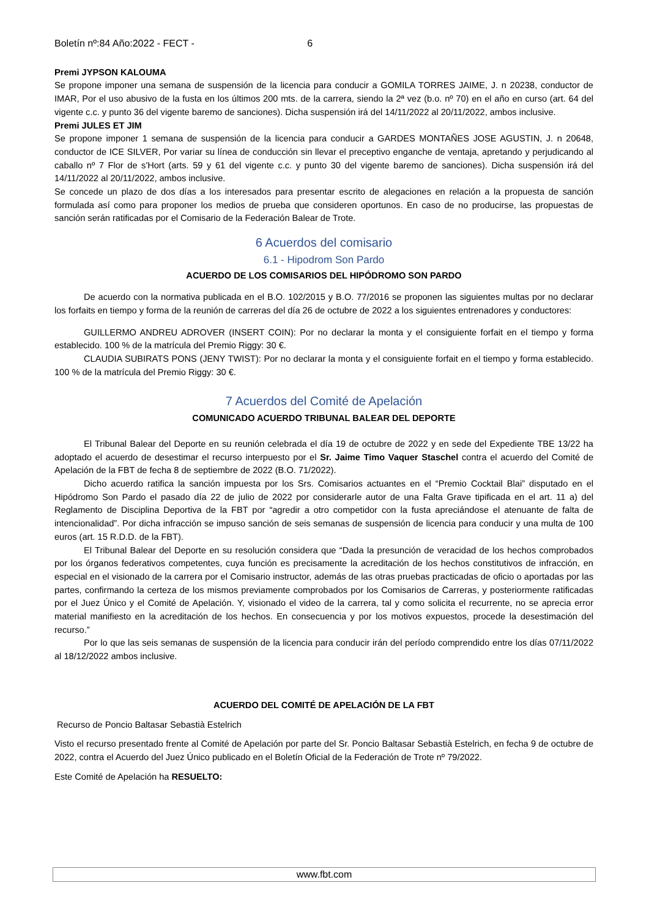Boletín nº:84 Año:2022 - FECT - 6
Premi JYPSON KALOUMA
Se propone imponer una semana de suspensión de la licencia para conducir a GOMILA TORRES JAIME, J. n 20238, conductor de IMAR, Por el uso abusivo de la fusta en los últimos 200 mts. de la carrera, siendo la 2ª vez (b.o. nº 70) en el año en curso (art. 64 del vigente c.c. y punto 36 del vigente baremo de sanciones). Dicha suspensión irá del 14/11/2022 al 20/11/2022, ambos inclusive.
Premi JULES ET JIM
Se propone imponer 1 semana de suspensión de la licencia para conducir a GARDES MONTAÑES JOSE AGUSTIN, J. n 20648, conductor de ICE SILVER, Por variar su línea de conducción sin llevar el preceptivo enganche de ventaja, apretando y perjudicando al caballo nº 7 Flor de s'Hort (arts. 59 y 61 del vigente c.c. y punto 30 del vigente baremo de sanciones). Dicha suspensión irá del 14/11/2022 al 20/11/2022, ambos inclusive.
Se concede un plazo de dos días a los interesados para presentar escrito de alegaciones en relación a la propuesta de sanción formulada así como para proponer los medios de prueba que consideren oportunos. En caso de no producirse, las propuestas de sanción serán ratificadas por el Comisario de la Federación Balear de Trote.
6 Acuerdos del comisario
6.1 - Hipodrom Son Pardo
ACUERDO DE LOS COMISARIOS DEL HIPÓDROMO SON PARDO
De acuerdo con la normativa publicada en el B.O. 102/2015 y B.O. 77/2016 se proponen las siguientes multas por no declarar los forfaits en tiempo y forma de la reunión de carreras del día 26 de octubre de 2022 a los siguientes entrenadores y conductores:
GUILLERMO ANDREU ADROVER (INSERT COIN): Por no declarar la monta y el consiguiente forfait en el tiempo y forma establecido. 100 % de la matrícula del Premio Riggy: 30 €.
CLAUDIA SUBIRATS PONS (JENY TWIST): Por no declarar la monta y el consiguiente forfait en el tiempo y forma establecido. 100 % de la matrícula del Premio Riggy: 30 €.
7 Acuerdos del Comité de Apelación
COMUNICADO ACUERDO TRIBUNAL BALEAR DEL DEPORTE
El Tribunal Balear del Deporte en su reunión celebrada el día 19 de octubre de 2022 y en sede del Expediente TBE 13/22 ha adoptado el acuerdo de desestimar el recurso interpuesto por el Sr. Jaime Timo Vaquer Staschel contra el acuerdo del Comité de Apelación de la FBT de fecha 8 de septiembre de 2022 (B.O. 71/2022).
Dicho acuerdo ratifica la sanción impuesta por los Srs. Comisarios actuantes en el “Premio Cocktail Blai” disputado en el Hipódromo Son Pardo el pasado día 22 de julio de 2022 por considerarle autor de una Falta Grave tipificada en el art. 11 a) del Reglamento de Disciplina Deportiva de la FBT por “agredir a otro competidor con la fusta apreciándose el atenuante de falta de intencionalidad”. Por dicha infracción se impuso sanción de seis semanas de suspensión de licencia para conducir y una multa de 100 euros (art. 15 R.D.D. de la FBT).
El Tribunal Balear del Deporte en su resolución considera que “Dada la presunción de veracidad de los hechos comprobados por los órganos federativos competentes, cuya función es precisamente la acreditación de los hechos constitutivos de infracción, en especial en el visionado de la carrera por el Comisario instructor, además de las otras pruebas practicadas de oficio o aportadas por las partes, confirmando la certeza de los mismos previamente comprobados por los Comisarios de Carreras, y posteriormente ratificadas por el Juez Único y el Comité de Apelación. Y, visionado el video de la carrera, tal y como solicita el recurrente, no se aprecia error material manifiesto en la acreditación de los hechos. En consecuencia y por los motivos expuestos, procede la desestimación del recurso.”
Por lo que las seis semanas de suspensión de la licencia para conducir irán del período comprendido entre los días 07/11/2022 al 18/12/2022 ambos inclusive.
ACUERDO DEL COMITÉ DE APELACIÓN DE LA FBT
Recurso de Poncio Baltasar Sebastià Estelrich
Visto el recurso presentado frente al Comité de Apelación por parte del Sr. Poncio Baltasar Sebastià Estelrich, en fecha 9 de octubre de 2022, contra el Acuerdo del Juez Único publicado en el Boletín Oficial de la Federación de Trote nº 79/2022.
Este Comité de Apelación ha RESUELTO:
www.fbt.com